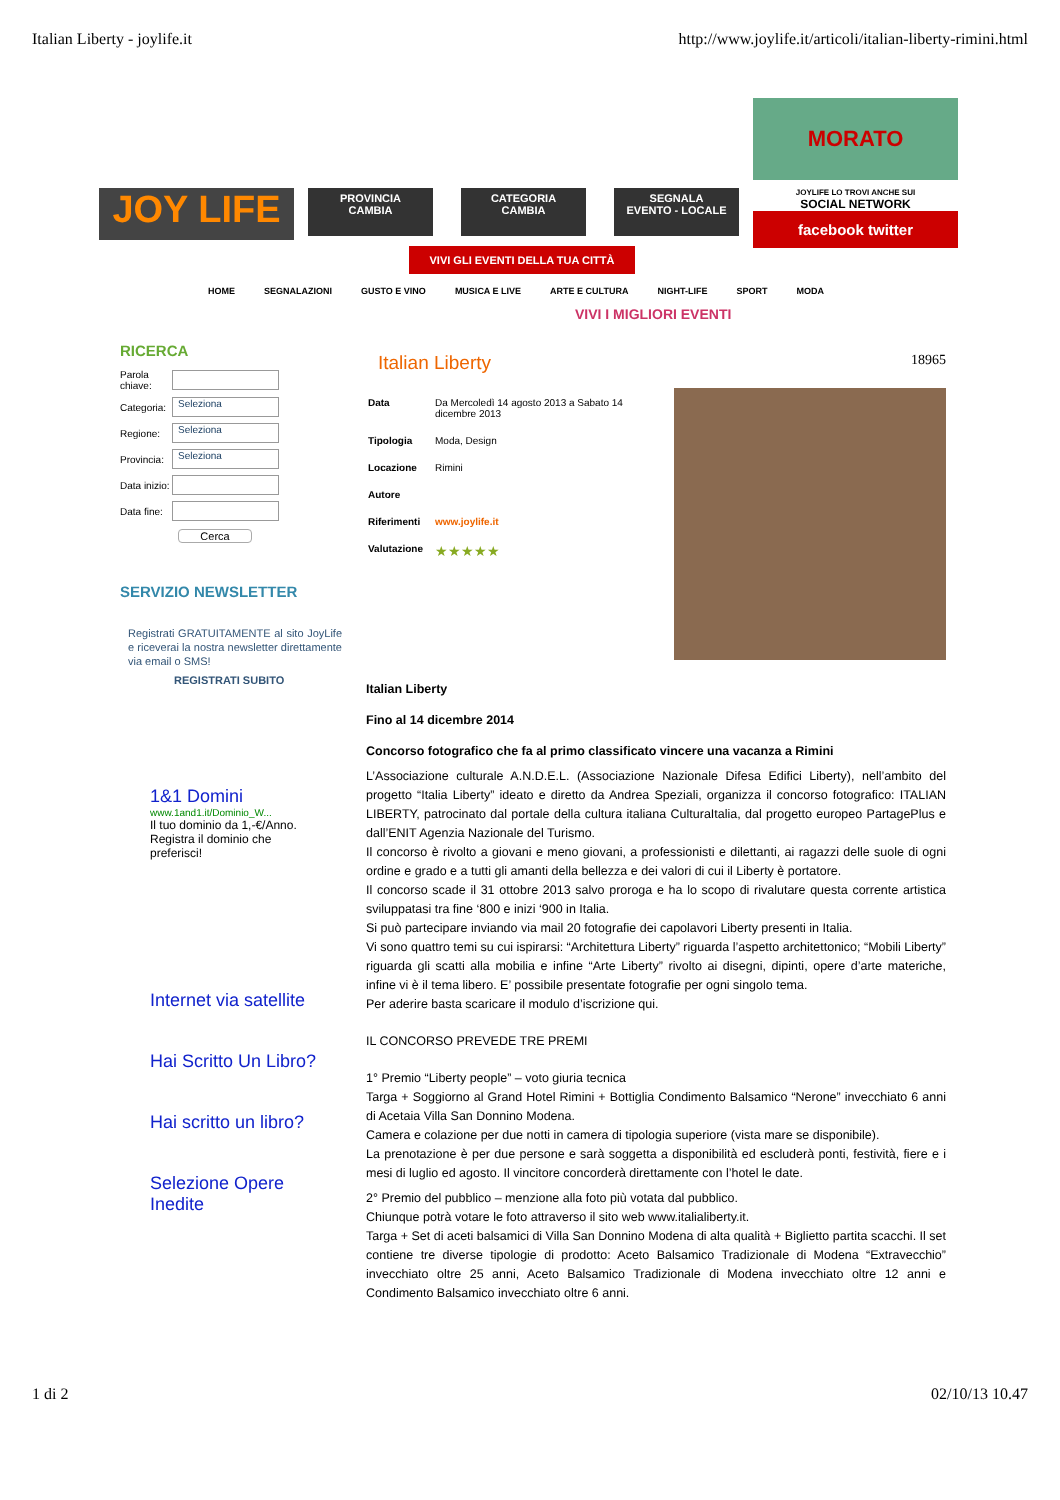Italian Liberty - joylife.it http://www.joylife.it/articoli/italian-liberty-rimini.html
JOY LIFE
PROVINCIA
CAMBIA
CATEGORIA
CAMBIA
SEGNALA
EVENTO - LOCALE
MORATO
JOYLIFE LO TROVI ANCHE SUI
SOCIAL NETWORK
facebook twitter
VIVI GLI EVENTI DELLA TUA CITTÀ
HOME SEGNALAZIONI GUSTO E VINO MUSICA E LIVE ARTE E CULTURA NIGHT-LIFE SPORT MODA
VIVI I MIGLIORI EVENTI
RICERCA
Parola chiave:
Categoria:
Seleziona
Regione:
Seleziona
Provincia:
Seleziona
Data inizio:
Data fine:
Cerca
SERVIZIO NEWSLETTER
Registrati GRATUITAMENTE al sito JoyLife e riceverai la nostra newsletter direttamente via email o SMS!
REGISTRATI SUBITO
1&1 Domini
www.1and1.it/Dominio_W...
Il tuo dominio da 1,-€/Anno. Registra il dominio che preferisci!
Internet via satellite
Hai Scritto Un Libro?
Hai scritto un libro?
Selezione Opere Inedite
Italian Liberty 18965
| Data | Da Mercoledì 14 agosto 2013 a Sabato 14 dicembre 2013 |
| Tipologia | Moda, Design |
| Locazione | Rimini |
| Autore | |
| Riferimenti | www.joylife.it |
| Valutazione | ★★★★★ |
Italian Liberty
Fino al 14 dicembre 2014
Concorso fotografico che fa al primo classificato vincere una vacanza a Rimini
L’Associazione culturale A.N.D.E.L. (Associazione Nazionale Difesa Edifici Liberty), nell’ambito del progetto “Italia Liberty” ideato e diretto da Andrea Speziali, organizza il concorso fotografico: ITALIAN LIBERTY, patrocinato dal portale della cultura italiana CulturaItalia, dal progetto europeo PartagePlus e dall’ENIT Agenzia Nazionale del Turismo.
Il concorso è rivolto a giovani e meno giovani, a professionisti e dilettanti, ai ragazzi delle suole di ogni ordine e grado e a tutti gli amanti della bellezza e dei valori di cui il Liberty è portatore.
Il concorso scade il 31 ottobre 2013 salvo proroga e ha lo scopo di rivalutare questa corrente artistica sviluppatasi tra fine ‘800 e inizi ‘900 in Italia.
Si può partecipare inviando via mail 20 fotografie dei capolavori Liberty presenti in Italia.
Vi sono quattro temi su cui ispirarsi: “Architettura Liberty” riguarda l’aspetto architettonico; “Mobili Liberty” riguarda gli scatti alla mobilia e infine “Arte Liberty” rivolto ai disegni, dipinti, opere d’arte materiche, infine vi è il tema libero. E’ possibile presentate fotografie per ogni singolo tema.
Per aderire basta scaricare il modulo d’iscrizione qui.
IL CONCORSO PREVEDE TRE PREMI
1° Premio “Liberty people” – voto giuria tecnica
Targa + Soggiorno al Grand Hotel Rimini + Bottiglia Condimento Balsamico “Nerone” invecchiato 6 anni di Acetaia Villa San Donnino Modena.
Camera e colazione per due notti in camera di tipologia superiore (vista mare se disponibile).
La prenotazione è per due persone e sarà soggetta a disponibilità ed escluderà ponti, festività, fiere e i mesi di luglio ed agosto. Il vincitore concorderà direttamente con l’hotel le date.
2° Premio del pubblico – menzione alla foto più votata dal pubblico.
Chiunque potrà votare le foto attraverso il sito web www.italialiberty.it.
Targa + Set di aceti balsamici di Villa San Donnino Modena di alta qualità + Biglietto partita scacchi. Il set contiene tre diverse tipologie di prodotto: Aceto Balsamico Tradizionale di Modena “Extravecchio” invecchiato oltre 25 anni, Aceto Balsamico Tradizionale di Modena invecchiato oltre 12 anni e Condimento Balsamico invecchiato oltre 6 anni.
1 di 2 02/10/13 10.47